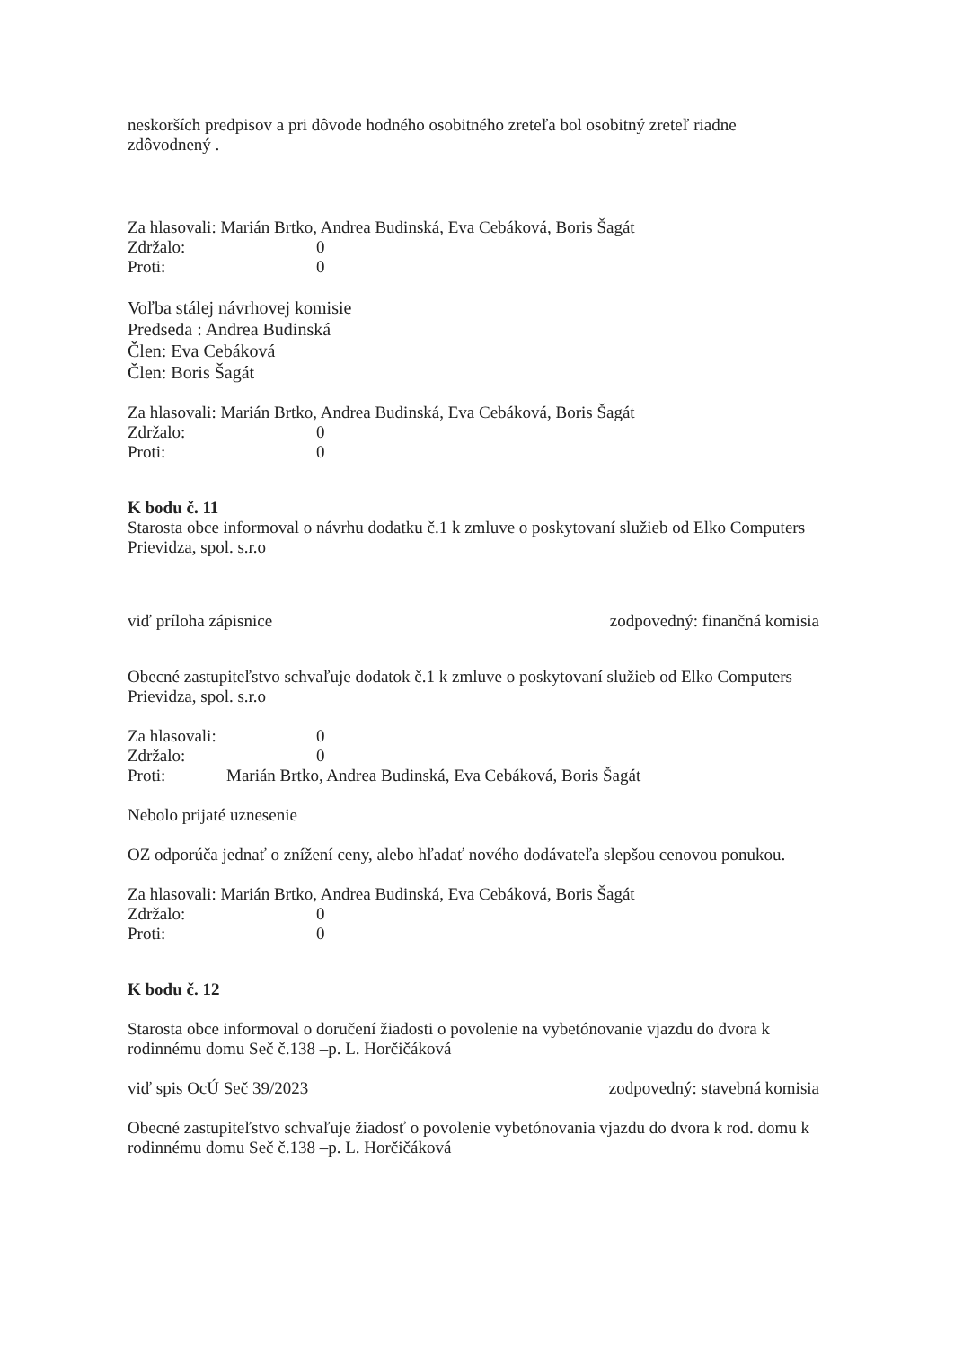neskorších predpisov a pri dôvode hodného osobitného zreteľa bol osobitný zreteľ riadne zdôvodnený .
Za hlasovali: Marián Brtko, Andrea Budinská, Eva Cebáková, Boris Šagát
Zdržalo: 0
Proti: 0
Voľba stálej návrhovej komisie
Predseda : Andrea Budinská
Člen: Eva Cebáková
Člen: Boris Šagát
Za hlasovali: Marián Brtko, Andrea Budinská, Eva Cebáková, Boris Šagát
Zdržalo: 0
Proti: 0
K bodu č. 11
Starosta obce informoval o návrhu dodatku č.1 k zmluve o poskytovaní služieb od Elko Computers Prievidza, spol. s.r.o
viď príloha zápisnice zodpovedný: finančná komisia
Obecné zastupiteľstvo schvaľuje dodatok č.1 k zmluve o poskytovaní služieb od Elko Computers Prievidza, spol. s.r.o
Za hlasovali: 0
Zdržalo: 0
Proti: Marián Brtko, Andrea Budinská, Eva Cebáková, Boris Šagát
Nebolo prijaté uznesenie
OZ odporúča jednať o znížení ceny, alebo hľadať nového dodávateľa slepšou cenovou ponukou.
Za hlasovali: Marián Brtko, Andrea Budinská, Eva Cebáková, Boris Šagát
Zdržalo: 0
Proti: 0
K bodu č. 12
Starosta obce informoval o doručení žiadosti o povolenie na vybetónovanie vjazdu do dvora k rodinnému domu Seč č.138 –p. L. Horčičáková
viď spis OcÚ Seč 39/2023 zodpovedný: stavebná komisia
Obecné zastupiteľstvo schvaľuje žiadosť o povolenie vybetónovania vjazdu do dvora k rod. domu k rodinnému domu Seč č.138 –p. L. Horčičáková